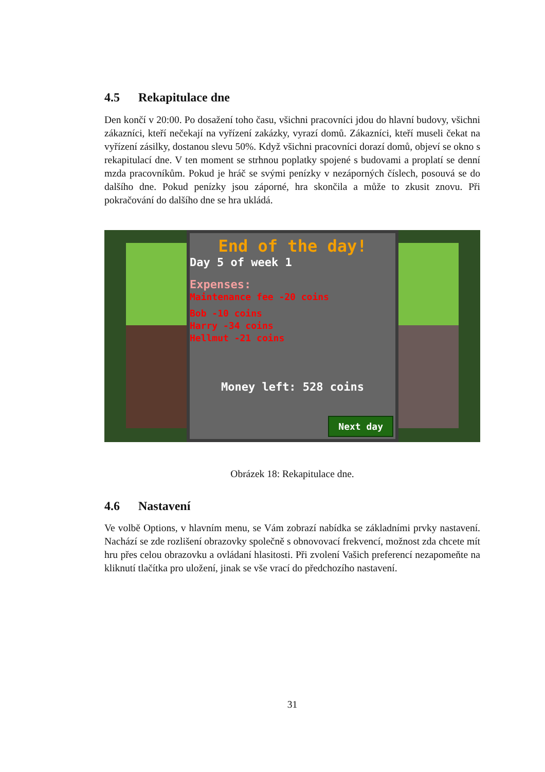4.5 Rekapitulace dne
Den končí v 20:00. Po dosažení toho času, všichni pracovníci jdou do hlavní budovy, všichni zákazníci, kteří nečekají na vyřízení zakázky, vyrazí domů. Zákazníci, kteří museli čekat na vyřízení zásilky, dostanou slevu 50%. Když všichni pracovníci dorazí domů, objeví se okno s rekapitulací dne. V ten moment se strhnou poplatky spojené s budovami a proplatí se denní mzda pracovníkům. Pokud je hráč se svými penízky v nezáporných číslech, posouvá se do dalšího dne. Pokud penízky jsou záporné, hra skončila a může to zkusit znovu. Při pokračování do dalšího dne se hra ukládá.
End of the day!
Day 5 of week 1
Expenses:
Maintenance fee -20 coins
Bob -10 coins
Harry -34 coins
Hellmut -21 coins
Money left: 528 coins
Next day
Obrázek 18: Rekapitulace dne.
4.6 Nastavení
Ve volbě Options, v hlavním menu, se Vám zobrazí nabídka se základními prvky nastavení. Nachází se zde rozlišení obrazovky společně s obnovovací frekvencí, možnost zda chcete mít hru přes celou obrazovku a ovládaní hlasitosti. Při zvolení Vašich preferencí nezapomeňte na kliknutí tlačítka pro uložení, jinak se vše vrací do předchozího nastavení.
31